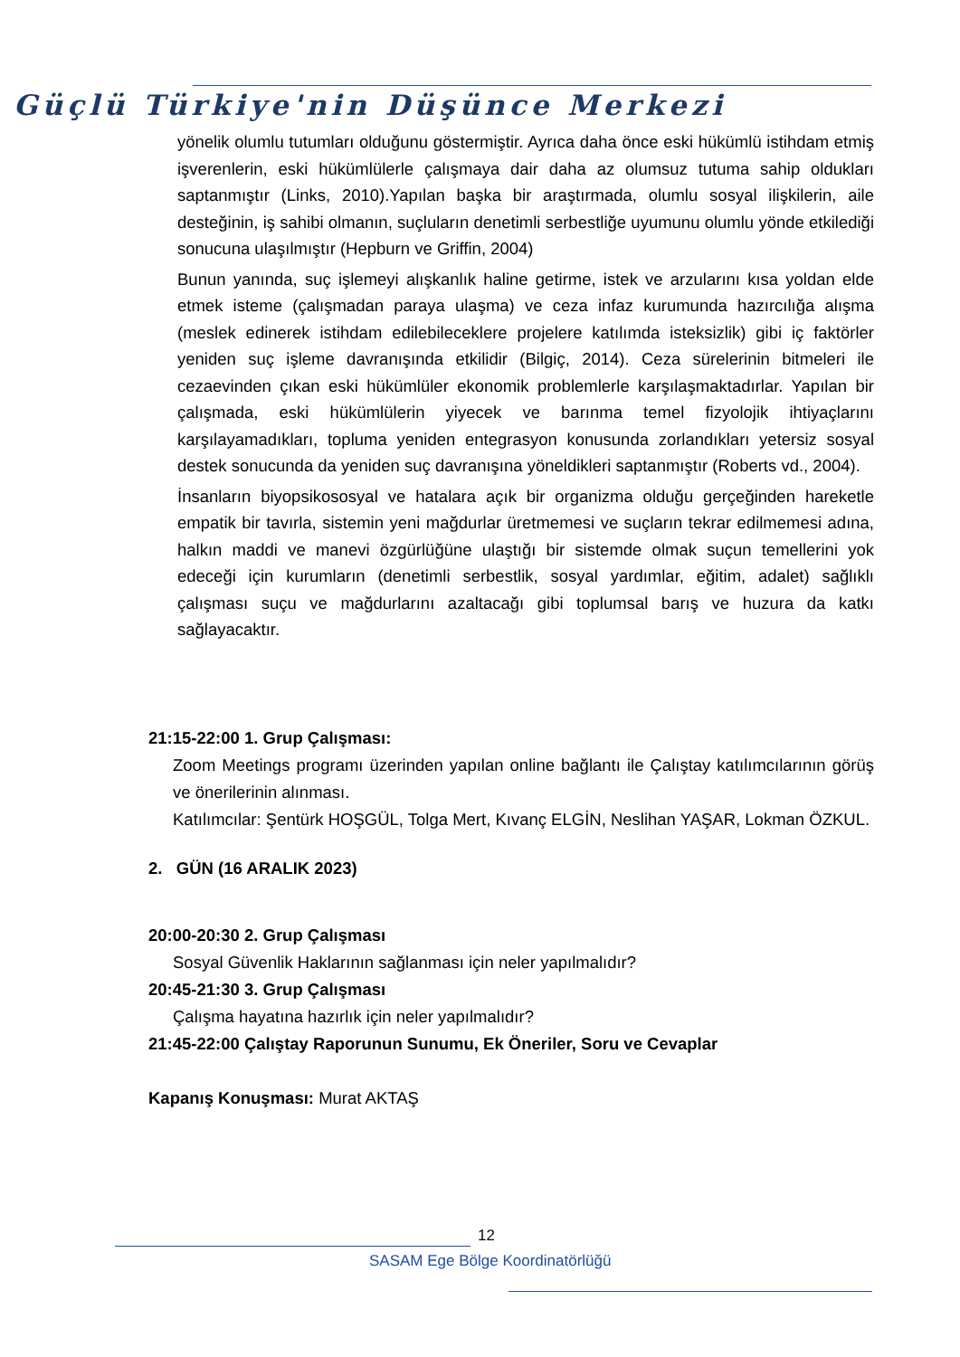Güçlü Türkiye'nin Düşünce Merkezi
yönelik olumlu tutumları olduğunu göstermiştir. Ayrıca daha önce eski hükümlü istihdam etmiş işverenlerin, eski hükümlülerle çalışmaya dair daha az olumsuz tutuma sahip oldukları saptanmıştır (Links, 2010).Yapılan başka bir araştırmada, olumlu sosyal ilişkilerin, aile desteğinin, iş sahibi olmanın, suçluların denetimli serbestliğe uyumunu olumlu yönde etkilediği sonucuna ulaşılmıştır (Hepburn ve Griffin, 2004)
Bunun yanında, suç işlemeyi alışkanlık haline getirme, istek ve arzularını kısa yoldan elde etmek isteme (çalışmadan paraya ulaşma) ve ceza infaz kurumunda hazırcılığa alışma (meslek edinerek istihdam edilebileceklere projelere katılımda isteksizlik) gibi iç faktörler yeniden suç işleme davranışında etkilidir (Bilgiç, 2014). Ceza sürelerinin bitmeleri ile cezaevinden çıkan eski hükümlüler ekonomik problemlerle karşılaşmaktadırlar. Yapılan bir çalışmada, eski hükümlülerin yiyecek ve barınma temel fizyolojik ihtiyaçlarını karşılayamadıkları, topluma yeniden entegrasyon konusunda zorlandıkları yetersiz sosyal destek sonucunda da yeniden suç davranışına yöneldikleri saptanmıştır (Roberts vd., 2004).
İnsanların biyopsikososyal ve hatalara açık bir organizma olduğu gerçeğinden hareketle empatik bir tavırla, sistemin yeni mağdurlar üretmemesi ve suçların tekrar edilmemesi adına, halkın maddi ve manevi özgürlüğüne ulaştığı bir sistemde olmak suçun temellerini yok edeceği için kurumların (denetimli serbestlik, sosyal yardımlar, eğitim, adalet) sağlıklı çalışması suçu ve mağdurlarını azaltacağı gibi toplumsal barış ve huzura da katkı sağlayacaktır.
21:15-22:00 1. Grup Çalışması:
Zoom Meetings programı üzerinden yapılan online bağlantı ile Çalıştay katılımcılarının görüş ve önerilerinin alınması.
Katılımcılar: Şentürk HOŞGÜL, Tolga Mert, Kıvanç ELGİN, Neslihan YAŞAR, Lokman ÖZKUL.
2. GÜN (16 ARALIK 2023)
20:00-20:30 2. Grup Çalışması
Sosyal Güvenlik Haklarının sağlanması için neler yapılmalıdır?
20:45-21:30 3. Grup Çalışması
Çalışma hayatına hazırlık için neler yapılmalıdır?
21:45-22:00 Çalıştay Raporunun Sunumu, Ek Öneriler, Soru ve Cevaplar
Kapanış Konuşması: Murat AKTAŞ
12
SASAM Ege Bölge Koordinatörlüğü